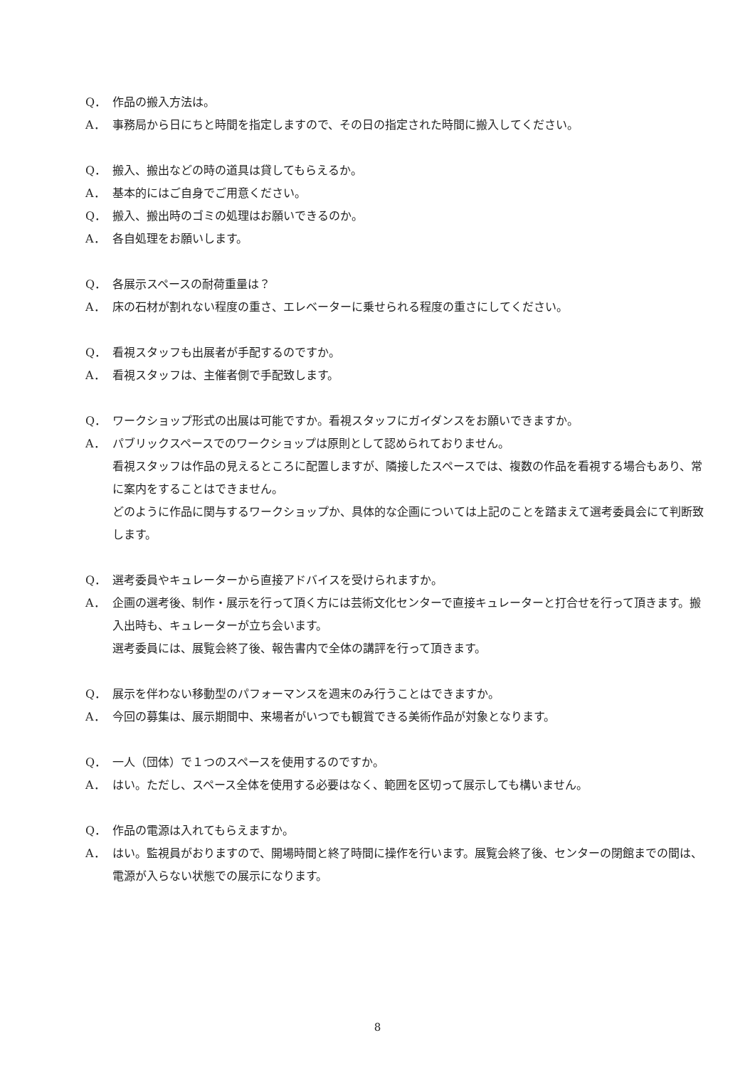Q． 作品の搬入方法は。
A． 事務局から日にちと時間を指定しますので、その日の指定された時間に搬入してください。
Q． 搬入、搬出などの時の道具は貸してもらえるか。
A． 基本的にはご自身でご用意ください。
Q． 搬入、搬出時のゴミの処理はお願いできるのか。
A． 各自処理をお願いします。
Q． 各展示スペースの耐荷重量は？
A． 床の石材が割れない程度の重さ、エレベーターに乗せられる程度の重さにしてください。
Q． 看視スタッフも出展者が手配するのですか。
A． 看視スタッフは、主催者側で手配致します。
Q． ワークショップ形式の出展は可能ですか。看視スタッフにガイダンスをお願いできますか。
A． パブリックスペースでのワークショップは原則として認められておりません。
看視スタッフは作品の見えるところに配置しますが、隣接したスペースでは、複数の作品を看視する場合もあり、常に案内をすることはできません。
どのように作品に関与するワークショップか、具体的な企画については上記のことを踏まえて選考委員会にて判断致します。
Q． 選考委員やキュレーターから直接アドバイスを受けられますか。
A． 企画の選考後、制作・展示を行って頂く方には芸術文化センターで直接キュレーターと打合せを行って頂きます。搬入出時も、キュレーターが立ち会います。
選考委員には、展覧会終了後、報告書内で全体の講評を行って頂きます。
Q． 展示を伴わない移動型のパフォーマンスを週末のみ行うことはできますか。
A． 今回の募集は、展示期間中、来場者がいつでも観賞できる美術作品が対象となります。
Q． 一人（団体）で１つのスペースを使用するのですか。
A． はい。ただし、スペース全体を使用する必要はなく、範囲を区切って展示しても構いません。
Q． 作品の電源は入れてもらえますか。
A． はい。監視員がおりますので、開場時間と終了時間に操作を行います。展覧会終了後、センターの閉館までの間は、電源が入らない状態での展示になります。
8